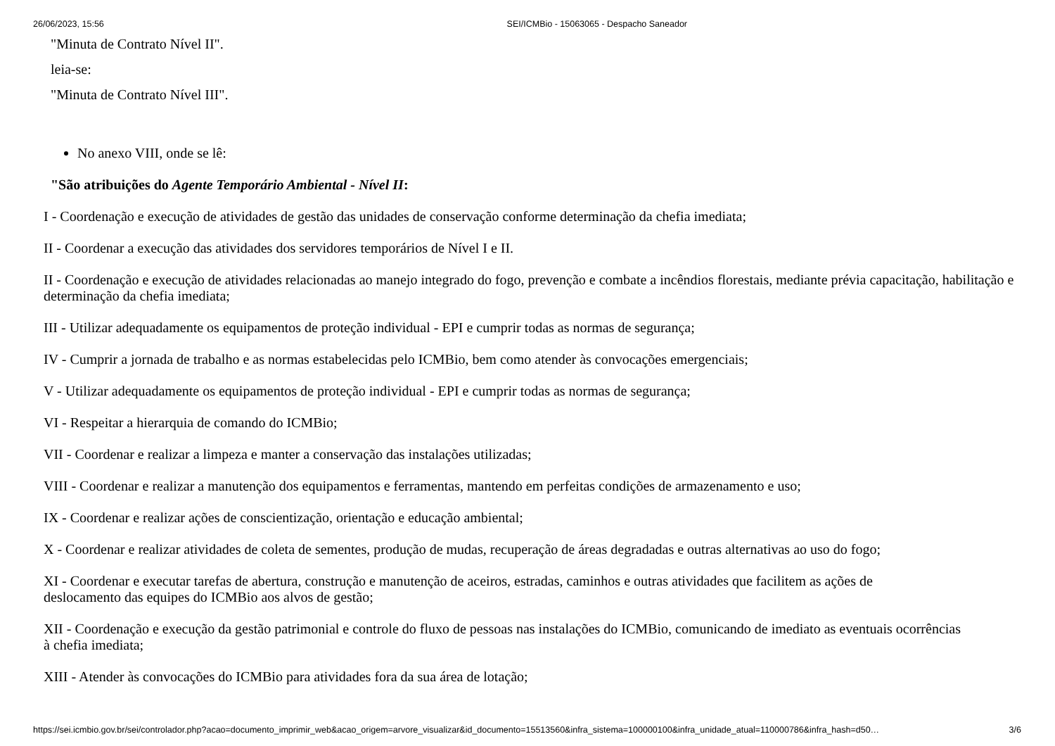26/06/2023, 15:56 SEI/ICMBio - 15063065 - Despacho Saneador
"Minuta de Contrato Nível II".
leia-se:
"Minuta de Contrato Nível III".
No anexo VIII, onde se lê:
"São atribuições do Agente Temporário Ambiental - Nível II:
I - Coordenação e execução de atividades de gestão das unidades de conservação conforme determinação da chefia imediata;
II - Coordenar a execução das atividades dos servidores temporários de Nível I e II.
II - Coordenação e execução de atividades relacionadas ao manejo integrado do fogo, prevenção e combate a incêndios florestais, mediante prévia capacitação, habilitação e determinação da chefia imediata;
III - Utilizar adequadamente os equipamentos de proteção individual - EPI e cumprir todas as normas de segurança;
IV - Cumprir a jornada de trabalho e as normas estabelecidas pelo ICMBio, bem como atender às convocações emergenciais;
V - Utilizar adequadamente os equipamentos de proteção individual - EPI e cumprir todas as normas de segurança;
VI - Respeitar a hierarquia de comando do ICMBio;
VII - Coordenar e realizar a limpeza e manter a conservação das instalações utilizadas;
VIII - Coordenar e realizar a manutenção dos equipamentos e ferramentas, mantendo em perfeitas condições de armazenamento e uso;
IX - Coordenar e realizar ações de conscientização, orientação e educação ambiental;
X - Coordenar e realizar atividades de coleta de sementes, produção de mudas, recuperação de áreas degradadas e outras alternativas ao uso do fogo;
XI - Coordenar e executar tarefas de abertura, construção e manutenção de aceiros, estradas, caminhos e outras atividades que facilitem as ações de deslocamento das equipes do ICMBio aos alvos de gestão;
XII - Coordenação e execução da gestão patrimonial e controle do fluxo de pessoas nas instalações do ICMBio, comunicando de imediato as eventuais ocorrências à chefia imediata;
XIII - Atender às convocações do ICMBio para atividades fora da sua área de lotação;
https://sei.icmbio.gov.br/sei/controlador.php?acao=documento_imprimir_web&acao_origem=arvore_visualizar&id_documento=15513560&infra_sistema=100000100&infra_unidade_atual=110000786&infra_hash=d50… 3/6